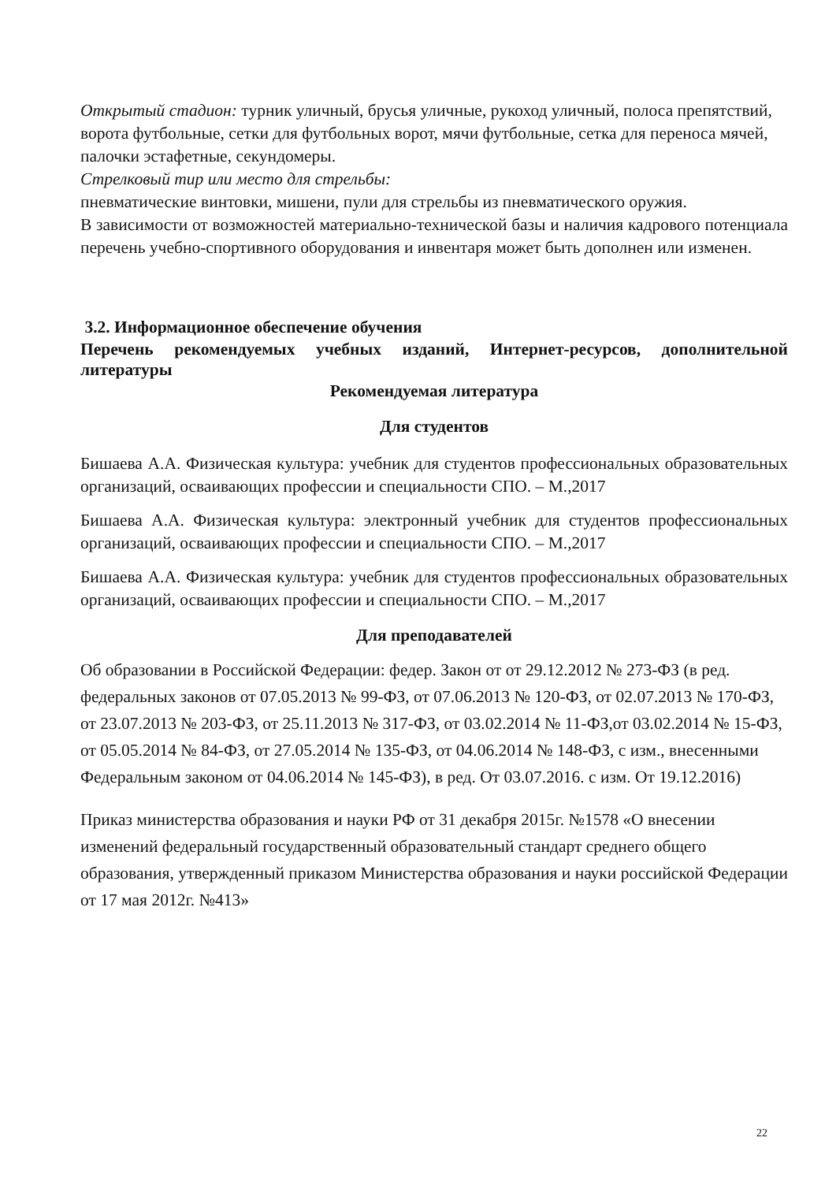Открытый стадион: турник уличный, брусья уличные, рукоход уличный, полоса препятствий, ворота футбольные, сетки для футбольных ворот, мячи футбольные, сетка для переноса мячей, палочки эстафетные, секундомеры.
Стрелковый тир или место для стрельбы:
пневматические винтовки, мишени, пули для стрельбы из пневматического оружия.
В зависимости от возможностей материально-технической базы и наличия кадрового потенциала перечень учебно-спортивного оборудования и инвентаря может быть дополнен или изменен.
3.2. Информационное обеспечение обучения
Перечень рекомендуемых учебных изданий, Интернет-ресурсов, дополнительной литературы
Рекомендуемая литература
Для студентов
Бишаева А.А. Физическая культура: учебник для студентов профессиональных образовательных организаций, осваивающих профессии и специальности СПО. – М.,2017
Бишаева А.А. Физическая культура: электронный учебник для студентов профессиональных организаций, осваивающих профессии и специальности СПО. – М.,2017
Бишаева А.А. Физическая культура: учебник для студентов профессиональных образовательных организаций, осваивающих профессии и специальности СПО. – М.,2017
Для преподавателей
Об образовании в Российской Федерации: федер. Закон от от 29.12.2012 № 273-ФЗ (в ред. федеральных законов от 07.05.2013 № 99-ФЗ, от 07.06.2013 № 120-ФЗ, от 02.07.2013 № 170-ФЗ, от 23.07.2013 № 203-ФЗ, от 25.11.2013 № 317-ФЗ, от 03.02.2014 № 11-ФЗ,от 03.02.2014 № 15-ФЗ, от 05.05.2014 № 84-ФЗ, от 27.05.2014 № 135-ФЗ, от 04.06.2014 № 148-ФЗ, с изм., внесенными Федеральным законом от 04.06.2014 № 145-ФЗ), в ред. От 03.07.2016. с изм. От 19.12.2016)
Приказ министерства образования и науки РФ от 31 декабря 2015г. №1578 «О внесении изменений федеральный государственный образовательный стандарт среднего общего образования, утвержденный приказом Министерства образования и науки российской Федерации от 17 мая 2012г. №413»
22